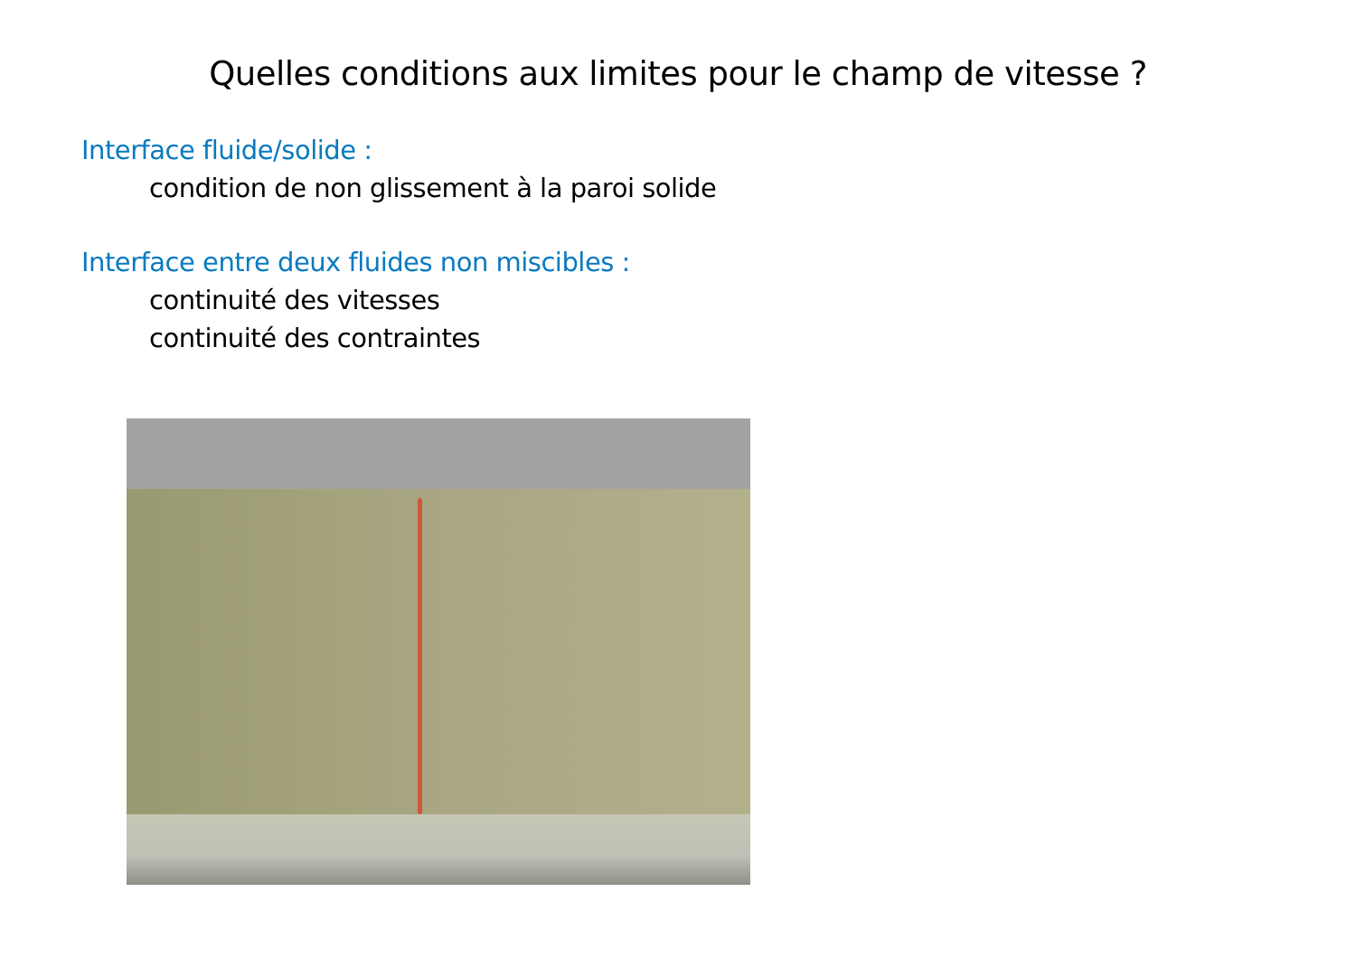Quelles conditions aux limites pour le champ de vitesse ?
Interface fluide/solide :
condition de non glissement à la paroi solide
Interface entre deux fluides non miscibles :
continuité des vitesses
continuité des contraintes